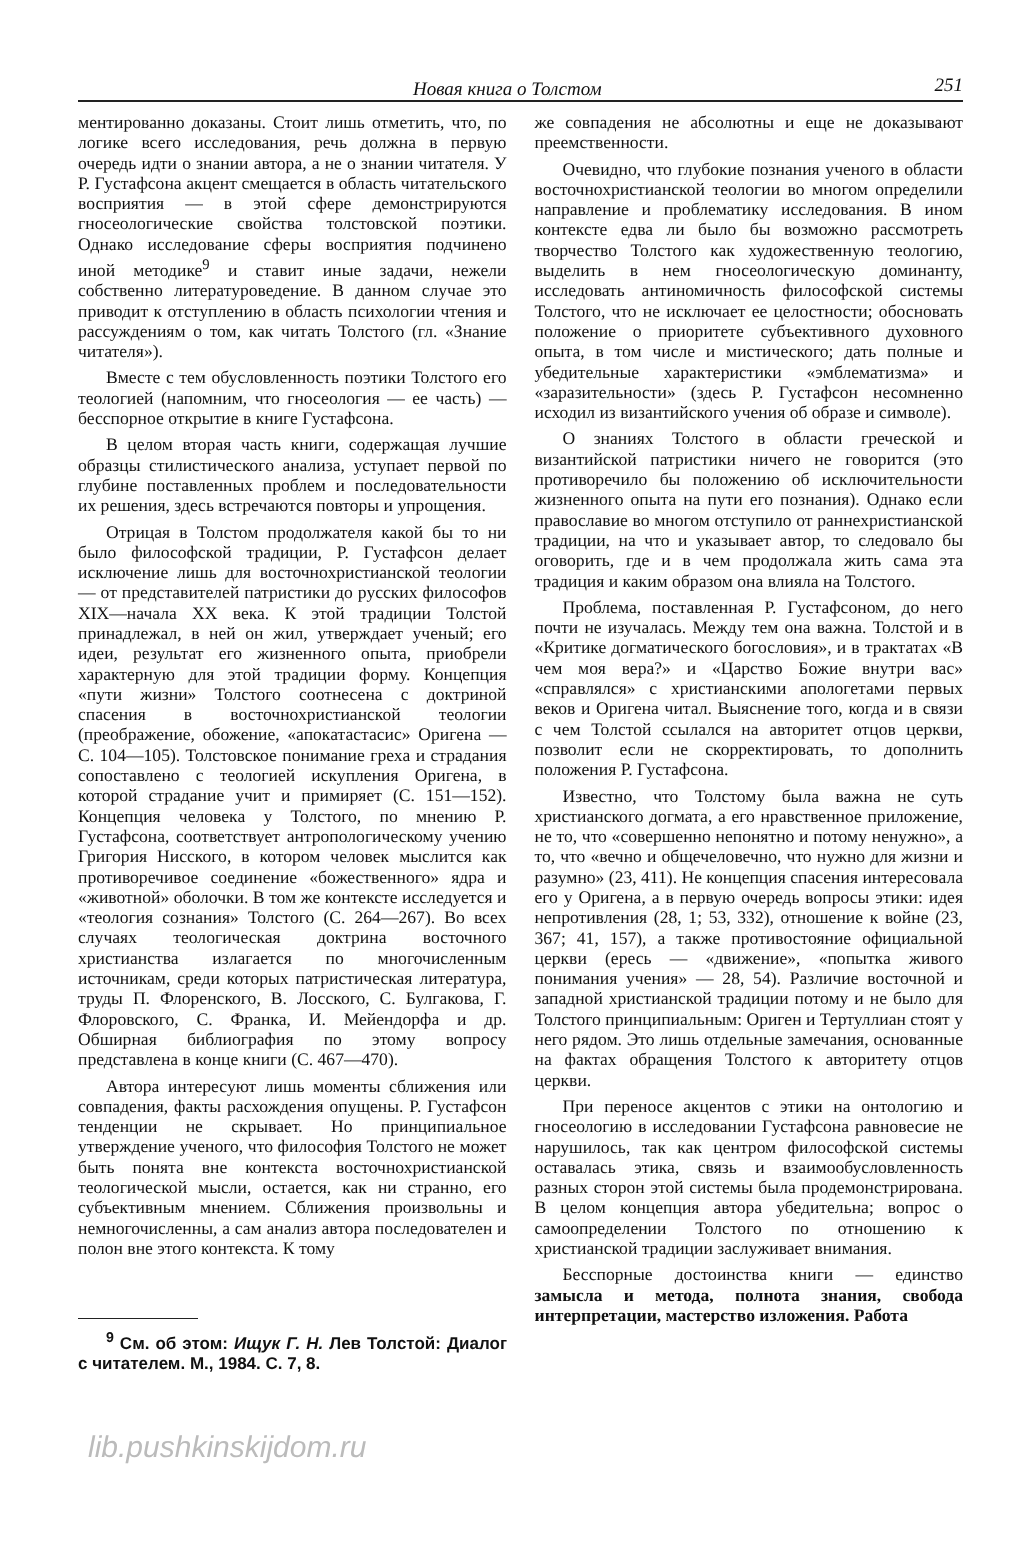Новая книга о Толстом 251
ментированно доказаны. Стоит лишь отметить, что, по логике всего исследования, речь должна в первую очередь идти о знании автора, а не о знании читателя. У Р. Густафсона акцент смещается в область читательского восприятия — в этой сфере демонстрируются гносеологические свойства толстовской поэтики. Однако исследование сферы восприятия подчинено иной методике<sup>9</sup> и ставит иные задачи, нежели собственно литературоведение. В данном случае это приводит к отступлению в область психологии чтения и рассуждениям о том, как читать Толстого (гл. «Знание читателя»).
Вместе с тем обусловленность поэтики Толстого его теологией (напомним, что гносеология — ее часть) — бесспорное открытие в книге Густафсона.
В целом вторая часть книги, содержащая лучшие образцы стилистического анализа, уступает первой по глубине поставленных проблем и последовательности их решения, здесь встречаются повторы и упрощения.
Отрицая в Толстом продолжателя какой бы то ни было философской традиции, Р. Густафсон делает исключение лишь для восточнохристианской теологии — от представителей патристики до русских философов XIX—начала XX века. К этой традиции Толстой принадлежал, в ней он жил, утверждает ученый; его идеи, результат его жизненного опыта, приобрели характерную для этой традиции форму. Концепция «пути жизни» Толстого соотнесена с доктриной спасения в восточнохристианской теологии (преображение, обожение, «апокатастасис» Оригена — С. 104—105). Толстовское понимание греха и страдания сопоставлено с теологией искупления Оригена, в которой страдание учит и примиряет (С. 151—152). Концепция человека у Толстого, по мнению Р. Густафсона, соответствует антропологическому учению Григория Нисского, в котором человек мыслится как противоречивое соединение «божественного» ядра и «животной» оболочки. В том же контексте исследуется и «теология сознания» Толстого (С. 264—267). Во всех случаях теологическая доктрина восточного христианства излагается по многочисленным источникам, среди которых патристическая литература, труды П. Флоренского, В. Лосского, С. Булгакова, Г. Флоровского, С. Франка, И. Мейендорфа и др. Обширная библиография по этому вопросу представлена в конце книги (С. 467—470).
Автора интересуют лишь моменты сближения или совпадения, факты расхождения опущены. Р. Густафсон тенденции не скрывает. Но принципиальное утверждение ученого, что философия Толстого не может быть понята вне контекста восточнохристианской теологической мысли, остается, как ни странно, его субъективным мнением. Сближения произвольны и немногочисленны, а сам анализ автора последователен и полон вне этого контекста. К тому
<sup>9</sup> См. об этом: Ищук Г. Н. Лев Толстой: Диалог с читателем. М., 1984. С. 7, 8.
же совпадения не абсолютны и еще не доказывают преемственности.
Очевидно, что глубокие познания ученого в области восточнохристианской теологии во многом определили направление и проблематику исследования. В ином контексте едва ли было бы возможно рассмотреть творчество Толстого как художественную теологию, выделить в нем гносеологическую доминанту, исследовать антиномичность философской системы Толстого, что не исключает ее целостности; обосновать положение о приоритете субъективного духовного опыта, в том числе и мистического; дать полные и убедительные характеристики «эмблематизма» и «заразительности» (здесь Р. Густафсон несомненно исходил из византийского учения об образе и символе).
О знаниях Толстого в области греческой и византийской патристики ничего не говорится (это противоречило бы положению об исключительности жизненного опыта на пути его познания). Однако если православие во многом отступило от раннехристианской традиции, на что и указывает автор, то следовало бы оговорить, где и в чем продолжала жить сама эта традиция и каким образом она влияла на Толстого.
Проблема, поставленная Р. Густафсоном, до него почти не изучалась. Между тем она важна. Толстой и в «Критике догматического богословия», и в трактатах «В чем моя вера?» и «Царство Божие внутри вас» «справлялся» с христианскими апологетами первых веков и Оригена читал. Выяснение того, когда и в связи с чем Толстой ссылался на авторитет отцов церкви, позволит если не скорректировать, то дополнить положения Р. Густафсона.
Известно, что Толстому была важна не суть христианского догмата, а его нравственное приложение, не то, что «совершенно непонятно и потому ненужно», а то, что «вечно и общечеловечно, что нужно для жизни и разумно» (23, 411). Не концепция спасения интересовала его у Оригена, а в первую очередь вопросы этики: идея непротивления (28, 1; 53, 332), отношение к войне (23, 367; 41, 157), а также противостояние официальной церкви (ересь — «движение», «попытка живого понимания учения» — 28, 54). Различие восточной и западной христианской традиции потому и не было для Толстого принципиальным: Ориген и Тертуллиан стоят у него рядом. Это лишь отдельные замечания, основанные на фактах обращения Толстого к авторитету отцов церкви.
При переносе акцентов с этики на онтологию и гносеологию в исследовании Густафсона равновесие не нарушилось, так как центром философской системы оставалась этика, связь и взаимообусловленность разных сторон этой системы была продемонстрирована. В целом концепция автора убедительна; вопрос о самоопределении Толстого по отношению к христианской традиции заслуживает внимания.
Бесспорные достоинства книги — единство замысла и метода, полнота знания, свобода интерпретации, мастерство изложения. Работа
lib.pushkinskijdom.ru